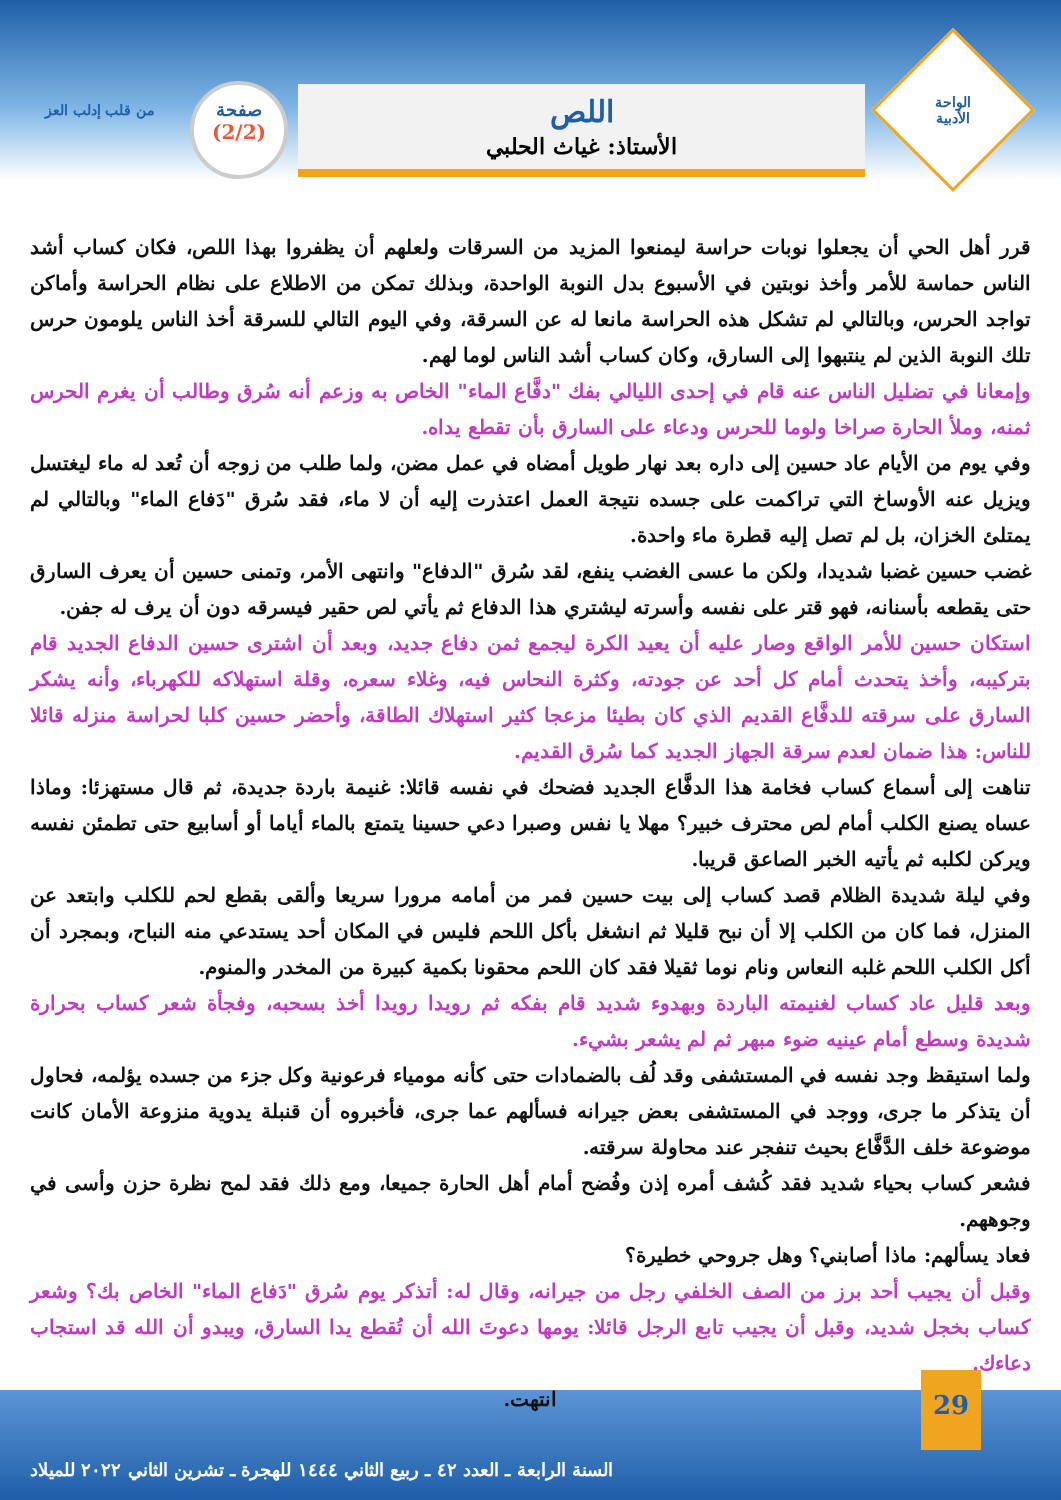الواحة
الأدبية
اللص
الأستاذ: غياث الحلبي
صفحة
(2/2)
من قلب إدلب العز
قرر أهل الحي أن يجعلوا نوبات حراسة ليمنعوا المزيد من السرقات ولعلهم أن يظفروا بهذا اللص، فكان كساب أشد الناس حماسة للأمر وأخذ نوبتين في الأسبوع بدل النوبة الواحدة، وبذلك تمكن من الاطلاع على نظام الحراسة وأماكن تواجد الحرس، وبالتالي لم تشكل هذه الحراسة مانعا له عن السرقة، وفي اليوم التالي للسرقة أخذ الناس يلومون حرس تلك النوبة الذين لم ينتبهوا إلى السارق، وكان كساب أشد الناس لوما لهم.
وإمعانا في تضليل الناس عنه قام في إحدى الليالي بفك "دفَّاع الماء" الخاص به وزعم أنه سُرق وطالب أن يغرم الحرس ثمنه، وملأ الحارة صراخا ولوما للحرس ودعاء على السارق بأن تقطع يداه.
وفي يوم من الأيام عاد حسين إلى داره بعد نهار طويل أمضاه في عمل مضن، ولما طلب من زوجه أن تُعد له ماء ليغتسل ويزيل عنه الأوساخ التي تراكمت على جسده نتيجة العمل اعتذرت إليه أن لا ماء، فقد سُرق "دَفاع الماء" وبالتالي لم يمتلئ الخزان، بل لم تصل إليه قطرة ماء واحدة.
غضب حسين غضبا شديدا، ولكن ما عسى الغضب ينفع، لقد سُرق "الدفاع" وانتهى الأمر، وتمنى حسين أن يعرف السارق حتى يقطعه بأسنانه، فهو قتر على نفسه وأسرته ليشتري هذا الدفاع ثم يأتي لص حقير فيسرقه دون أن يرف له جفن.
استكان حسين للأمر الواقع وصار عليه أن يعيد الكرة ليجمع ثمن دفاع جديد، وبعد أن اشترى حسين الدفاع الجديد قام بتركيبه، وأخذ يتحدث أمام كل أحد عن جودته، وكثرة النحاس فيه، وغلاء سعره، وقلة استهلاكه للكهرباء، وأنه يشكر السارق على سرقته للدفَّاع القديم الذي كان بطيئا مزعجا كثير استهلاك الطاقة، وأحضر حسين كلبا لحراسة منزله قائلا للناس: هذا ضمان لعدم سرقة الجهاز الجديد كما سُرق القديم.
تناهت إلى أسماع كساب فخامة هذا الدفَّاع الجديد فضحك في نفسه قائلا: غنيمة باردة جديدة، ثم قال مستهزئا: وماذا عساه يصنع الكلب أمام لص محترف خبير؟ مهلا يا نفس وصبرا دعي حسينا يتمتع بالماء أياما أو أسابيع حتى تطمئن نفسه ويركن لكلبه ثم يأتيه الخبر الصاعق قريبا.
وفي ليلة شديدة الظلام قصد كساب إلى بيت حسين فمر من أمامه مرورا سريعا وألقى بقطع لحم للكلب وابتعد عن المنزل، فما كان من الكلب إلا أن نبح قليلا ثم انشغل بأكل اللحم فليس في المكان أحد يستدعي منه النباح، وبمجرد أن أكل الكلب اللحم غلبه النعاس ونام نوما ثقيلا فقد كان اللحم محقونا بكمية كبيرة من المخدر والمنوم.
وبعد قليل عاد كساب لغنيمته الباردة وبهدوء شديد قام بفكه ثم رويدا رويدا أخذ بسحبه، وفجأة شعر كساب بحرارة شديدة وسطع أمام عينيه ضوء مبهر ثم لم يشعر بشيء.
ولما استيقظ وجد نفسه في المستشفى وقد لُف بالضمادات حتى كأنه مومياء فرعونية وكل جزء من جسده يؤلمه، فحاول أن يتذكر ما جرى، ووجد في المستشفى بعض جيرانه فسألهم عما جرى، فأخبروه أن قنبلة يدوية منزوعة الأمان كانت موضوعة خلف الدَّفَّاع بحيث تنفجر عند محاولة سرقته.
فشعر كساب بحياء شديد فقد كُشف أمره إذن وفُضح أمام أهل الحارة جميعا، ومع ذلك فقد لمح نظرة حزن وأسى في وجوههم.
فعاد يسألهم: ماذا أصابني؟ وهل جروحي خطيرة؟
وقبل أن يجيب أحد برز من الصف الخلفي رجل من جيرانه، وقال له: أتذكر يوم سُرق "دَفاع الماء" الخاص بك؟ وشعر كساب بخجل شديد، وقبل أن يجيب تابع الرجل قائلا: يومها دعوتَ الله أن تُقطع يدا السارق، ويبدو أن الله قد استجاب دعاءك.
انتهت.
29
السنة الرابعة ـ العدد ٤٢ ـ ربيع الثاني ١٤٤٤ للهجرة ـ تشرين الثاني ٢٠٢٢ للميلاد